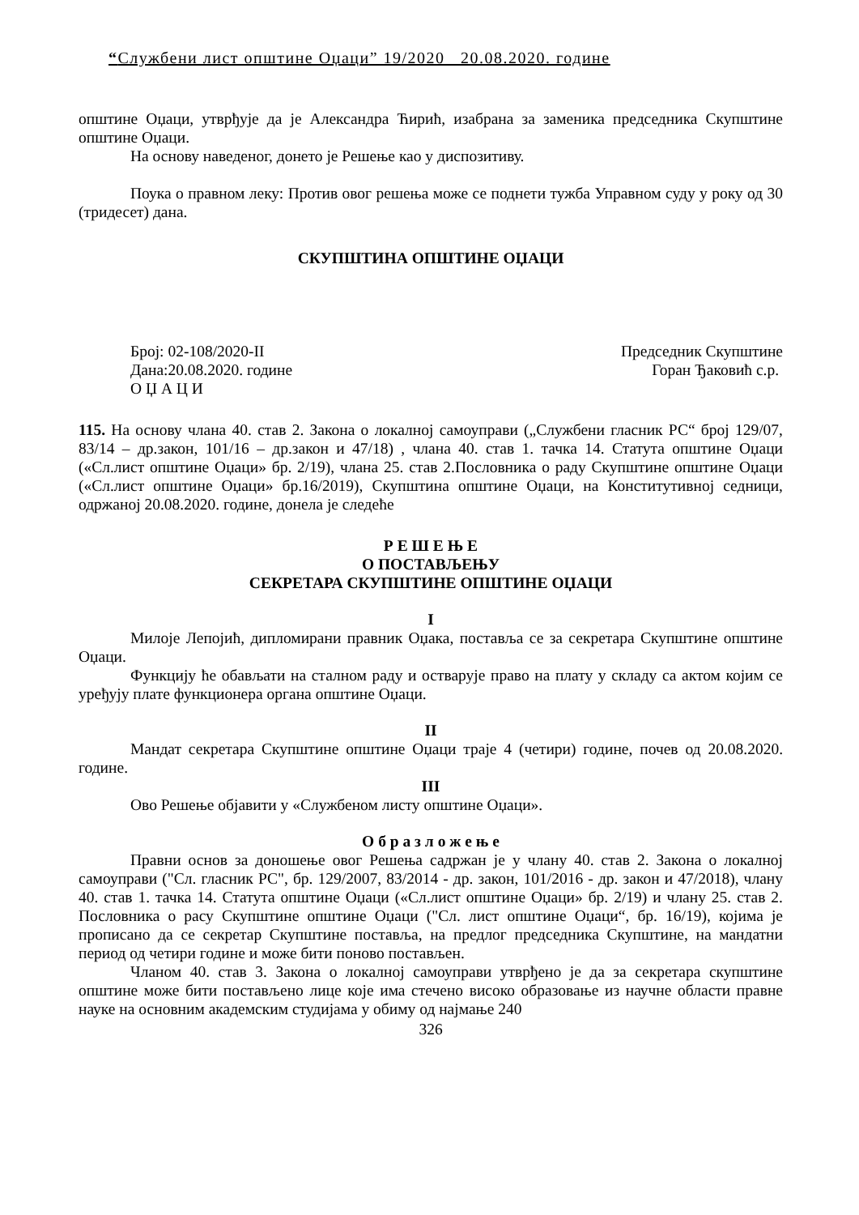“Службени лист општине Оџаци” 19/2020 20.08.2020. године
општине Оџаци, утврђује да је Александра Ћирић, изабрана за заменика председника Скупштине општине Оџаци.
На основу наведеног, донето је Решење као у диспозитиву.
Поука о правном леку: Против овог решења може се поднети тужба Управном суду у року од 30 (тридесет) дана.
СКУПШТИНА ОПШТИНЕ ОЏАЦИ
Број: 02-108/2020-II
Дана:20.08.2020. године
О Џ А Ц И
Председник Скупштине
Горан Ђаковић с.р.
115. На основу члана 40. став 2. Закона о локалној самоуправи („Службени гласник РС“ број 129/07, 83/14 – др.закон, 101/16 – др.закон и 47/18) , члана 40. став 1. тачка 14. Статута општине Оџаци («Сл.лист општине Оџаци» бр. 2/19), члана 25. став 2.Пословника о раду Скупштине општине Оџаци («Сл.лист општине Оџаци» бр.16/2019), Скупштина општине Оџаци, на Конститутивној седници, одржаној 20.08.2020. године, донела је следеће
Р Е Ш Е Њ Е
О ПОСТАВЉЕЊУ
СЕКРЕТАРА СКУПШТИНЕ ОПШТИНЕ ОЏАЦИ
I
Милоје Лепојић, дипломирани правник Оџака, поставља се за секретара Скупштине општине Оџаци.
Функцију ће обављати на сталном раду и остварује право на плату у складу са актом којим се уређују плате функционера органа општине Оџаци.
II
Мандат секретара Скупштине општине Оџаци траје 4 (четири) године, почев од 20.08.2020. године.
III
Ово Решење објавити у «Службеном листу општине Оџаци».
О б р а з л о ж е њ е
Правни основ за доношење овог Решења садржан је у члану 40. став 2. Закона о локалној самоуправи ("Сл. гласник РС", бр. 129/2007, 83/2014 - др. закон, 101/2016 - др. закон и 47/2018), члану 40. став 1. тачка 14. Статута општине Оџаци («Сл.лист општине Оџаци» бр. 2/19) и члану 25. став 2. Пословника о расу Скупштине општине Оџаци ("Сл. лист општине Оџаци“, бр. 16/19), којима је прописано да се секретар Скупштине поставља, на предлог председника Скупштине, на мандатни период од четири године и може бити поново постављен.
Чланом 40. став 3. Закона о локалној самоуправи утврђено је да за секретара скупштине општине може бити постављено лице које има стечено високо образовање из научне области правне науке на основним академским студијама у обиму од најмање 240
326